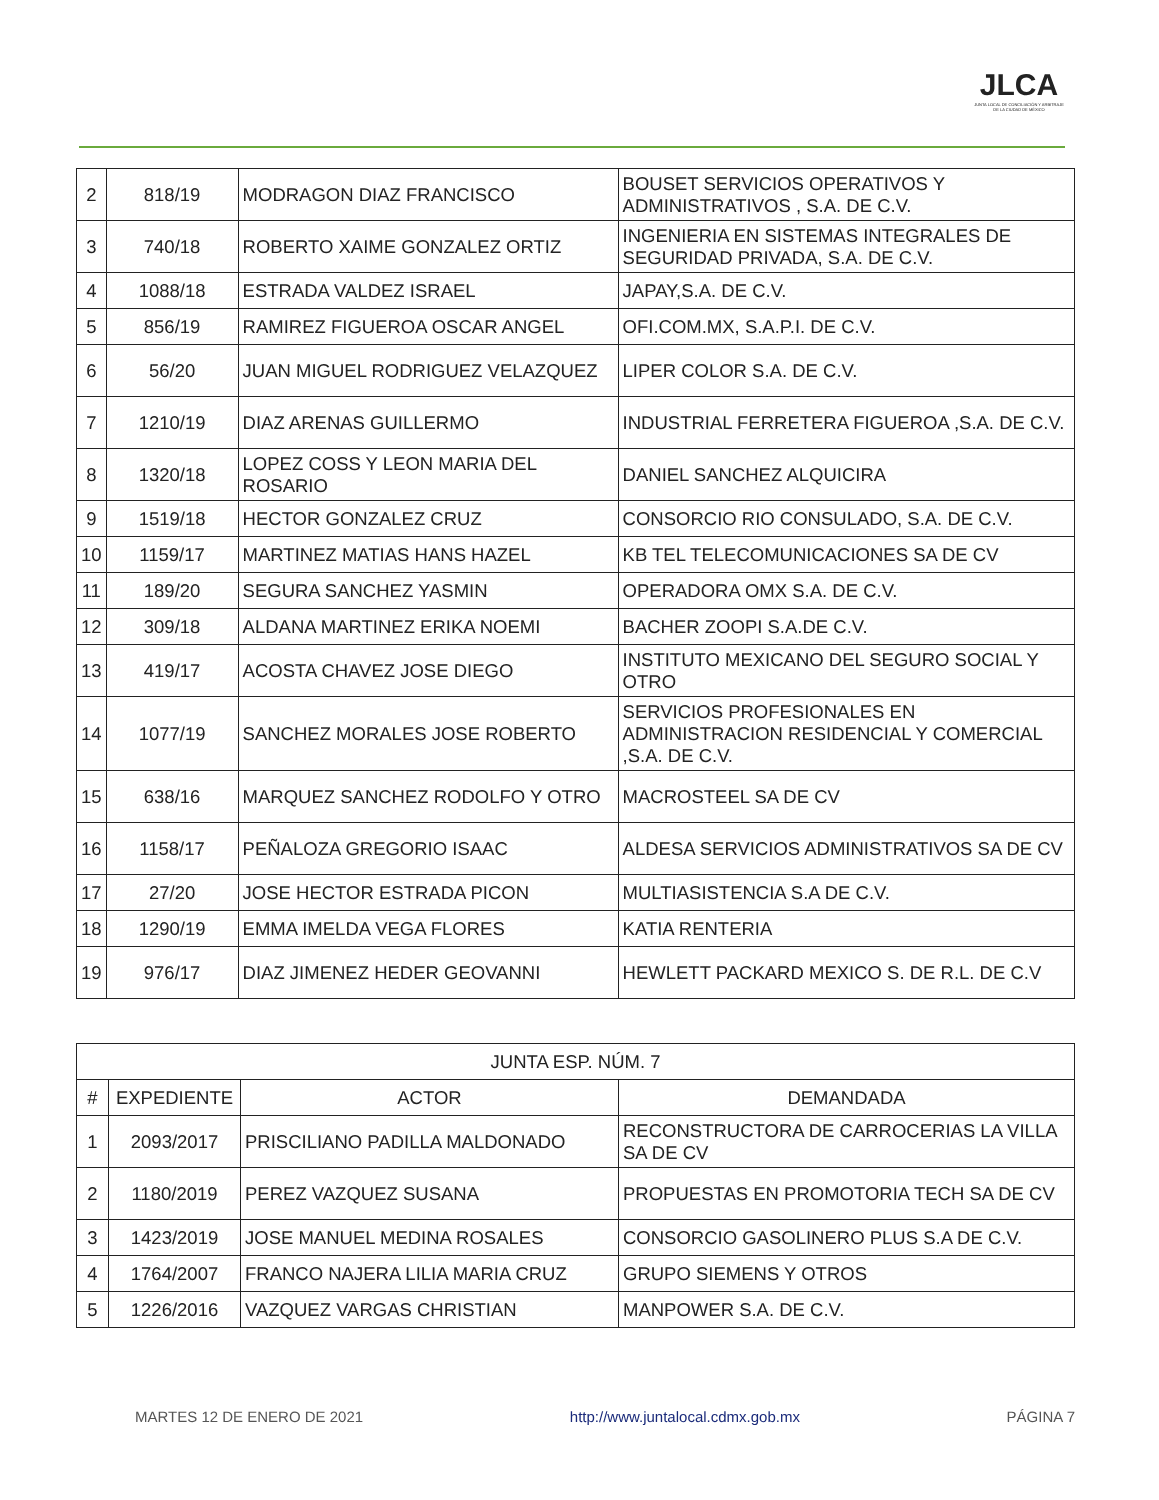JLCA
JUNTA LOCAL DE CONCILIACIÓN Y ARBITRAJE DE LA CIUDAD DE MÉXICO
| 2 | 818/19 | MODRAGON DIAZ FRANCISCO | BOUSET SERVICIOS OPERATIVOS Y ADMINISTRATIVOS , S.A. DE C.V. |
| 3 | 740/18 | ROBERTO XAIME GONZALEZ ORTIZ | INGENIERIA EN SISTEMAS INTEGRALES DE SEGURIDAD PRIVADA, S.A. DE C.V. |
| 4 | 1088/18 | ESTRADA VALDEZ ISRAEL | JAPAY,S.A. DE C.V. |
| 5 | 856/19 | RAMIREZ FIGUEROA OSCAR ANGEL | OFI.COM.MX, S.A.P.I. DE C.V. |
| 6 | 56/20 | JUAN MIGUEL RODRIGUEZ VELAZQUEZ | LIPER COLOR S.A. DE C.V. |
| 7 | 1210/19 | DIAZ ARENAS GUILLERMO | INDUSTRIAL FERRETERA FIGUEROA ,S.A. DE C.V. |
| 8 | 1320/18 | LOPEZ COSS Y LEON MARIA DEL ROSARIO | DANIEL SANCHEZ ALQUICIRA |
| 9 | 1519/18 | HECTOR GONZALEZ CRUZ | CONSORCIO RIO CONSULADO, S.A. DE C.V. |
| 10 | 1159/17 | MARTINEZ MATIAS HANS HAZEL | KB TEL TELECOMUNICACIONES SA DE CV |
| 11 | 189/20 | SEGURA SANCHEZ YASMIN | OPERADORA OMX S.A. DE C.V. |
| 12 | 309/18 | ALDANA MARTINEZ ERIKA NOEMI | BACHER ZOOPI S.A.DE C.V. |
| 13 | 419/17 | ACOSTA CHAVEZ JOSE DIEGO | INSTITUTO MEXICANO DEL SEGURO SOCIAL Y OTRO |
| 14 | 1077/19 | SANCHEZ MORALES JOSE ROBERTO | SERVICIOS PROFESIONALES EN ADMINISTRACION RESIDENCIAL Y COMERCIAL ,S.A. DE C.V. |
| 15 | 638/16 | MARQUEZ SANCHEZ RODOLFO Y OTRO | MACROSTEEL SA DE CV |
| 16 | 1158/17 | PEÑALOZA GREGORIO ISAAC | ALDESA SERVICIOS ADMINISTRATIVOS SA DE CV |
| 17 | 27/20 | JOSE HECTOR ESTRADA PICON | MULTIASISTENCIA S.A DE C.V. |
| 18 | 1290/19 | EMMA IMELDA VEGA FLORES | KATIA RENTERIA |
| 19 | 976/17 | DIAZ JIMENEZ HEDER GEOVANNI | HEWLETT PACKARD MEXICO S. DE R.L. DE C.V |
| JUNTA ESP. NÚM. 7 | | | |
| --- | --- | --- | --- |
| # | EXPEDIENTE | ACTOR | DEMANDADA |
| 1 | 2093/2017 | PRISCILIANO PADILLA MALDONADO | RECONSTRUCTORA DE CARROCERIAS LA VILLA SA DE CV |
| 2 | 1180/2019 | PEREZ VAZQUEZ SUSANA | PROPUESTAS EN PROMOTORIA TECH SA DE CV |
| 3 | 1423/2019 | JOSE MANUEL MEDINA ROSALES | CONSORCIO GASOLINERO PLUS S.A DE C.V. |
| 4 | 1764/2007 | FRANCO NAJERA LILIA MARIA CRUZ | GRUPO SIEMENS Y OTROS |
| 5 | 1226/2016 | VAZQUEZ VARGAS CHRISTIAN | MANPOWER S.A. DE C.V. |
MARTES 12 DE ENERO DE 2021 http://www.juntalocal.cdmx.gob.mx PÁGINA 7